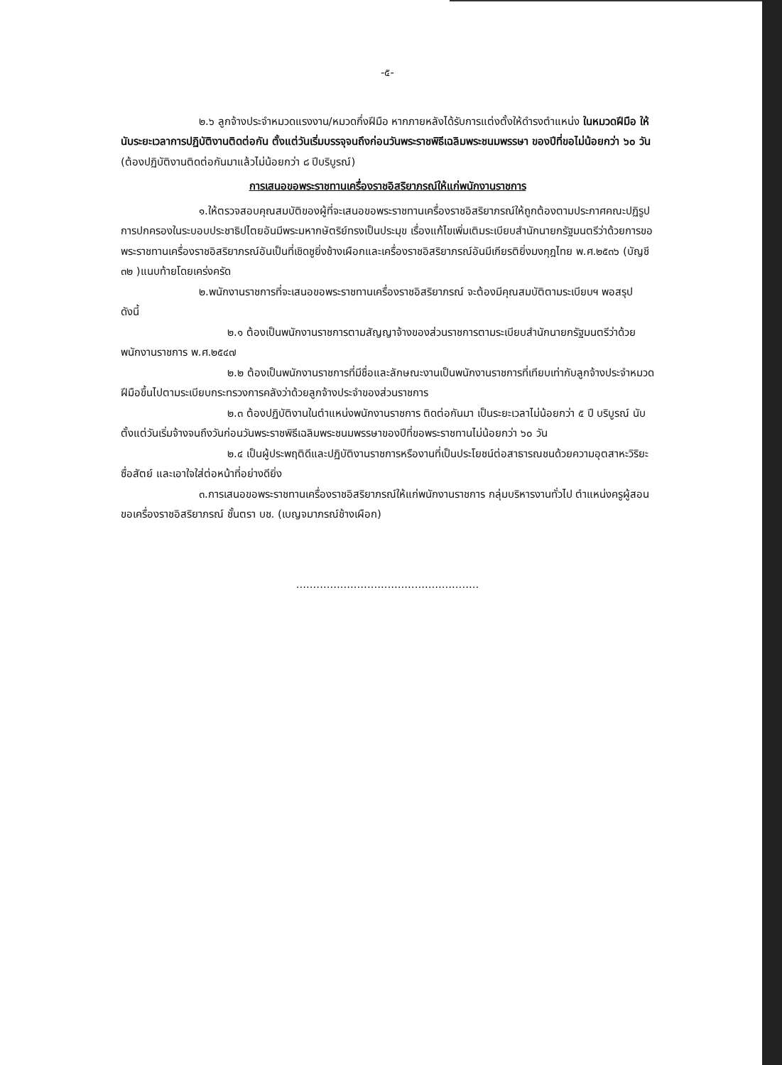-๕-
๒.๖ ลูกจ้างประจำหมวดแรงงาน/หมวดกึ่งฝีมือ หากภายหลังได้รับการแต่งตั้งให้ดำรงตำแหน่ง ในหมวดฝีมือ ให้นับระยะเวลาการปฏิบัติงานติดต่อกัน ตั้งแต่วันเริ่มบรรจุจนถึงก่อนวันพระราชพิธีเฉลิมพระชนมพรรษา ของปีที่ขอไม่น้อยกว่า ๖๐ วัน (ต้องปฏิบัติงานติดต่อกันมาแล้วไม่น้อยกว่า ๘ ปีบริบูรณ์)
การเสนอขอพระราชทานเครื่องราชอิสริยาภรณ์ให้แก่พนักงานราชการ
๑.ให้ตรวจสอบคุณสมบัติของผู้ที่จะเสนอขอพระราชทานเครื่องราชอิสริยาภรณ์ให้ถูกต้องตามประกาศคณะปฏิรูปการปกครองในระบอบประชาธิปไตยอันมีพระมหากษัตริย์ทรงเป็นประมุข เรื่องแก้ไขเพิ่มเติมระเบียบสำนักนายกรัฐมนตรีว่าด้วยการขอพระราชทานเครื่องราชอิสริยาภรณ์อันเป็นที่เชิดชูยิ่งช้างเผือกและเครื่องราชอิสริยาภรณ์อันมีเกียรติยิ่งมงกุฎไทย พ.ศ.๒๕๓๖ (บัญชี ๓๒ )แนบท้ายโดยเคร่งครัด
๒.พนักงานราชการที่จะเสนอขอพระราชทานเครื่องราชอิสริยาภรณ์ จะต้องมีคุณสมบัติตามระเบียบฯ พอสรุป ดังนี้
๒.๑ ต้องเป็นพนักงานราชการตามสัญญาจ้างของส่วนราชการตามระเบียบสำนักนายกรัฐมนตรีว่าด้วยพนักงานราชการ พ.ศ.๒๕๔๗
๒.๒ ต้องเป็นพนักงานราชการที่มีชื่อและลักษณะงานเป็นพนักงานราชการที่เทียบเท่ากับลูกจ้างประจำหมวดฝีมือขึ้นไปตามระเบียบกระทรวงการคลังว่าด้วยลูกจ้างประจำของส่วนราชการ
๒.๓ ต้องปฏิบัติงานในตำแหน่งพนักงานราชการ ติดต่อกันมา เป็นระยะเวลาไม่น้อยกว่า ๕ ปี บริบูรณ์ นับตั้งแต่วันเริ่มจ้างจนถึงวันก่อนวันพระราชพิธีเฉลิมพระชนมพรรษาของปีที่ขอพระราชทานไม่น้อยกว่า ๖๐ วัน
๒.๔ เป็นผู้ประพฤติดีและปฏิบัติงานราชการหรืองานที่เป็นประโยชน์ต่อสาธารณชนด้วยความอุตสาหะวิริยะ ซื่อสัตย์ และเอาใจใส่ต่อหน้าที่อย่างดียิ่ง
๓.การเสนอขอพระราชทานเครื่องราชอิสริยาภรณ์ให้แก่พนักงานราชการ กลุ่มบริหารงานทั่วไป ตำแหน่งครูผู้สอน ขอเครื่องราชอิสริยาภรณ์ ชั้นตรา บช. (เบญจมาภรณ์ช้างเผือก)
......................................................